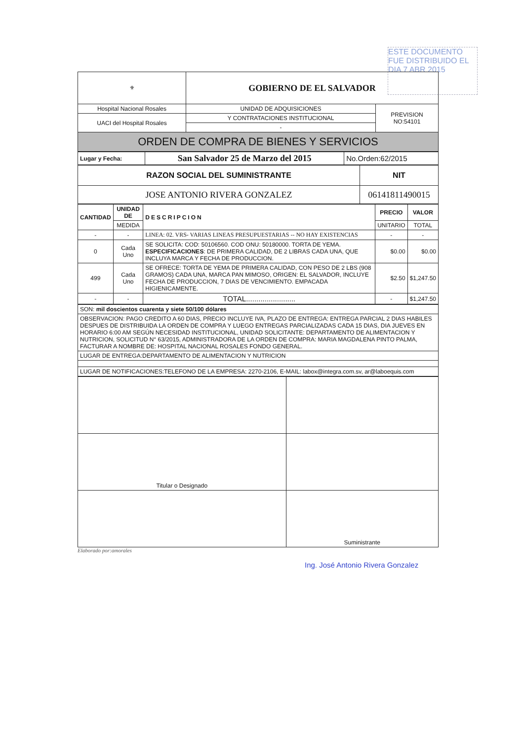ESTE DOCUMENTO FUE DISTRIBUIDO EL DIA 7 ABR 2015
| ⚜ | GOBIERNO DE EL SALVADOR | |
| Hospital Nacional Rosales | UNIDAD DE ADQUISICIONES | PREVISION NO:54101 |
| UACI del Hospital Rosales | Y CONTRATACIONES INSTITUCIONAL | |
| | - | |
| ORDEN DE COMPRA DE BIENES Y SERVICIOS | | |
| Lugar y Fecha: | San Salvador 25 de Marzo del 2015 | No.Orden:62/2015 |
| RAZON SOCIAL DEL SUMINISTRANTE | NIT |
| --- | --- |
| JOSE ANTONIO RIVERA GONZALEZ | 06141811490015 |
| CANTIDAD | UNIDAD DE | DESCRIPCION | PRECIO | VALOR |
| --- | --- | --- | --- | --- |
| | MEDIDA | | UNITARIO | TOTAL |
| - | - | LINEA: 02. VRS- VARIAS LINEAS PRESUPUESTARIAS -- NO HAY EXISTENCIAS | - | - |
| 0 | Cada Uno | SE SOLICITA: COD: 50106560. COD ONU: 50180000. TORTA DE YEMA. ESPECIFICACIONES : DE PRIMERA CALIDAD, DE 2 LIBRAS CADA UNA, QUE INCLUYA MARCA Y FECHA DE PRODUCCION. | $0.00 | $0.00 |
| 499 | Cada Uno | SE OFRECE: TORTA DE YEMA DE PRIMERA CALIDAD, CON PESO DE 2 LBS (908 GRAMOS) CADA UNA, MARCA PAN MIMOSO, ORIGEN: EL SALVADOR, INCLUYE FECHA DE PRODUCCION, 7 DIAS DE VENCIMIENTO. EMPACADA HIGIENICAMENTE. | $2.50 | $1,247.50 |
| - | - | TOTAL........................ | - | $1,247.50 |
| SON: mil doscientos cuarenta y siete 50/100 dólares |
| OBSERVACION: PAGO CREDITO A 60 DIAS, PRECIO INCLUYE IVA, PLAZO DE ENTREGA: ENTREGA PARCIAL 2 DIAS HABILES DESPUES DE DISTRIBUIDA LA ORDEN DE COMPRA Y LUEGO ENTREGAS PARCIALIZADAS CADA 15 DIAS, DIA JUEVES EN HORARIO 6:00 AM SEGÚN NECESIDAD INSTITUCIONAL, UNIDAD SOLICITANTE: DEPARTAMENTO DE ALIMENTACION Y NUTRICION, SOLICITUD N° 63/2015, ADMINISTRADORA DE LA ORDEN DE COMPRA: MARIA MAGDALENA PINTO PALMA, FACTURAR A NOMBRE DE: HOSPITAL NACIONAL ROSALES FONDO GENERAL. |
| LUGAR DE ENTREGA:DEPARTAMENTO DE ALIMENTACION Y NUTRICION |
| LUGAR DE NOTIFICACIONES:TELEFONO DE LA EMPRESA: 2270-2106, E-MAIL: labox@integra.com.sv, ar@laboequis.com |
| Titular o Designado | |
| | Suministrante |
Elaborado por:amorales
Ing. José Antonio Rivera Gonzalez